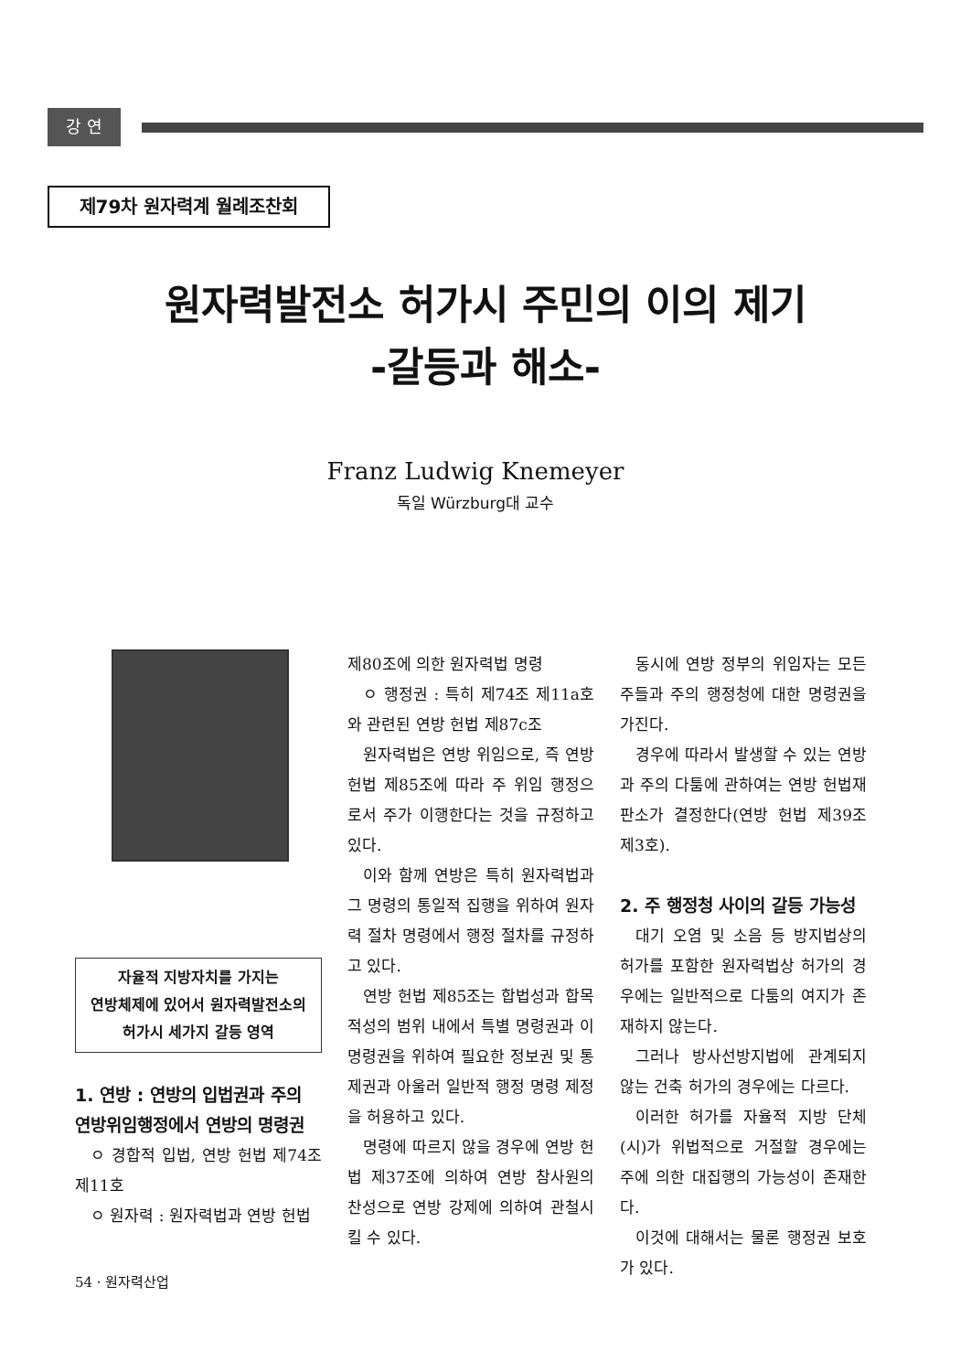강 연
제79차 원자력계 월례조찬회
원자력발전소 허가시 주민의 이의 제기
-갈등과 해소-
Franz Ludwig Knemeyer
독일 Würzburg대 교수
자율적 지방자치를 가지는
연방체제에 있어서 원자력발전소의
허가시 세가지 갈등 영역
1. 연방 : 연방의 입법권과 주의 연방위임행정에서 연방의 명령권
ㅇ 경합적 입법, 연방 헌법 제74조 제11호
ㅇ 원자력 : 원자력법과 연방 헌법
제80조에 의한 원자력법 명령
ㅇ 행정권 : 특히 제74조 제11a호와 관련된 연방 헌법 제87c조
원자력법은 연방 위임으로, 즉 연방 헌법 제85조에 따라 주 위임 행정으로서 주가 이행한다는 것을 규정하고 있다.
이와 함께 연방은 특히 원자력법과 그 명령의 통일적 집행을 위하여 원자력 절차 명령에서 행정 절차를 규정하고 있다.
연방 헌법 제85조는 합법성과 합목적성의 범위 내에서 특별 명령권과 이 명령권을 위하여 필요한 정보권 및 통제권과 아울러 일반적 행정 명령 제정을 허용하고 있다.
명령에 따르지 않을 경우에 연방 헌법 제37조에 의하여 연방 참사원의 찬성으로 연방 강제에 의하여 관철시킬 수 있다.
동시에 연방 정부의 위임자는 모든 주들과 주의 행정청에 대한 명령권을 가진다.
경우에 따라서 발생할 수 있는 연방과 주의 다툼에 관하여는 연방 헌법재판소가 결정한다(연방 헌법 제39조 제3호).
2. 주 행정청 사이의 갈등 가능성
대기 오염 및 소음 등 방지법상의 허가를 포함한 원자력법상 허가의 경우에는 일반적으로 다툼의 여지가 존재하지 않는다.
그러나 방사선방지법에 관계되지 않는 건축 허가의 경우에는 다르다.
이러한 허가를 자율적 지방 단체(시)가 위법적으로 거절할 경우에는 주에 의한 대집행의 가능성이 존재한다.
이것에 대해서는 물론 행정권 보호가 있다.
54 · 원자력산업